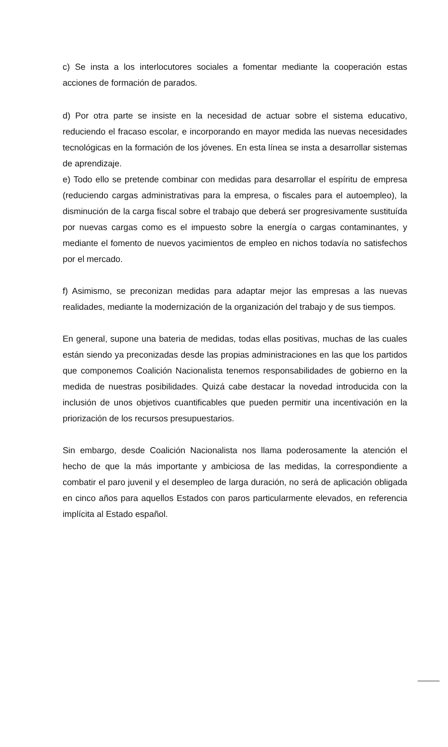c) Se insta a los interlocutores sociales a fomentar mediante la cooperación estas acciones de formación de parados.
d) Por otra parte se insiste en la necesidad de actuar sobre el sistema educativo, reduciendo el fracaso escolar, e incorporando en mayor medida las nuevas necesidades tecnológicas en la formación de los jóvenes. En esta línea se insta a desarrollar sistemas de aprendizaje.
e) Todo ello se pretende combinar con medidas para desarrollar el espíritu de empresa (reduciendo cargas administrativas para la empresa, o fiscales para el autoempleo), la disminución de la carga fiscal sobre el trabajo que deberá ser progresivamente sustituída por nuevas cargas como es el impuesto sobre la energía o cargas contaminantes, y mediante el fomento de nuevos yacimientos de empleo en nichos todavía no satisfechos por el mercado.
f) Asimismo, se preconizan medidas para adaptar mejor las empresas a las nuevas realidades, mediante la modernización de la organización del trabajo y de sus tiempos.
En general, supone una bateria de medidas, todas ellas positivas, muchas de las cuales están siendo ya preconizadas desde las propias administraciones en las que los partidos que componemos Coalición Nacionalista tenemos responsabilidades de gobierno en la medida de nuestras posibilidades. Quizá cabe destacar la novedad introducida con la inclusión de unos objetivos cuantificables que pueden permitir una incentivación en la priorización de los recursos presupuestarios.
Sin embargo, desde Coalición Nacionalista nos llama poderosamente la atención el hecho de que la más importante y ambiciosa de las medidas, la correspondiente a combatir el paro juvenil y el desempleo de larga duración, no será de aplicación obligada en cinco años para aquellos Estados con paros particularmente elevados, en referencia implícita al Estado español.